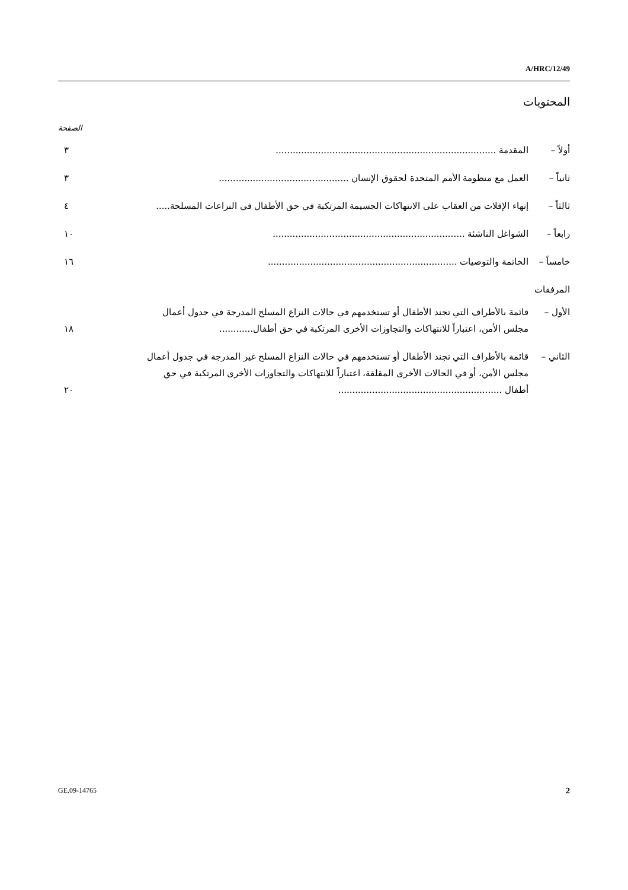A/HRC/12/49
المحتويات
الصفحة
أولاً – المقدمة ..............................................................................
٣
ثانياً –
العمل مع منظومة الأمم المتحدة لحقوق الإنسان ..............................................
٣
ثالثاً –
إنهاء الإفلات من العقاب على الانتهاكات الجسيمة المرتكبة في حق الأطفال في النزاعات المسلحة.....
٤
رابعاً –
الشواغل الناشئة ....................................................................
١٠
خامساً –
الخاتمة والتوصيات ...................................................................
١٦
المرفقات
الأول – قائمة بالأطراف التي تجند الأطفال أو تستخدمهم في حالات النزاع المسلح المدرجة في جدول أعمال مجلس الأمن، اعتباراً للانتهاكات والتجاوزات الأخرى المرتكبة في حق أطفال............
١٨
الثاني –
قائمة بالأطراف التي تجند الأطفال أو تستخدمهم في حالات النزاع المسلح غير المدرجة في جدول أعمال مجلس الأمن، أو في الحالات الأخرى المقلقة، اعتباراً للانتهاكات والتجاوزات الأخرى المرتكبة في حق أطفال ..........................................................
٢٠
GE.09-14765 2